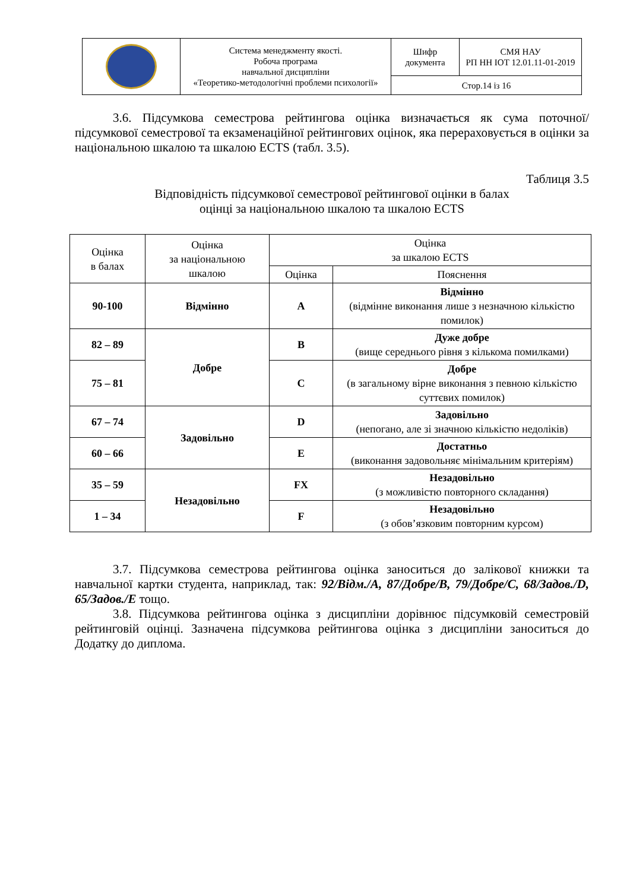| | Система менеджменту якості. Робоча програма навчальної дисципліни «Теоретико-методологічні проблеми психології» | Шифр документа | СМЯ НАУ РП НН ІОТ 12.01.11-01-2019 |
| | | Стор.14 із 16 | |
3.6. Підсумкова семестрова рейтингова оцінка визначається як сума поточної/підсумкової семестрової та екзаменаційної рейтингових оцінок, яка перераховується в оцінки за національною шкалою та шкалою ECTS (табл. 3.5).
Таблиця 3.5
Відповідність підсумкової семестрової рейтингової оцінки в балах
оцінці за національною шкалою та шкалою ECTS
| Оцінка в балах | Оцінка за національною шкалою | Оцінка за шкалою ECTS | |
| --- | --- | --- | --- |
| | | Оцінка | Пояснення |
| 90-100 | Відмінно | A | Відмінно (відмінне виконання лише з незначною кількістю помилок) |
| 82 – 89 | Добре | B | Дуже добре (вище середнього рівня з кількома помилками) |
| 75 – 81 | | C | Добре (в загальному вірне виконання з певною кількістю суттєвих помилок) |
| 67 – 74 | Задовільно | D | Задовільно (непогано, але зі значною кількістю недоліків) |
| 60 – 66 | | E | Достатньо (виконання задовольняє мінімальним критеріям) |
| 35 – 59 | Незадовільно | FX | Незадовільно (з можливістю повторного складання) |
| 1 – 34 | | F | Незадовільно (з обов’язковим повторним курсом) |
3.7. Підсумкова семестрова рейтингова оцінка заноситься до залікової книжки та навчальної картки студента, наприклад, так: 92/Відм./А, 87/Добре/В, 79/Добре/С, 68/Задов./D, 65/Задов./Е тощо.
3.8. Підсумкова рейтингова оцінка з дисципліни дорівнює підсумковій семестровій рейтинговій оцінці. Зазначена підсумкова рейтингова оцінка з дисципліни заноситься до Додатку до диплома.